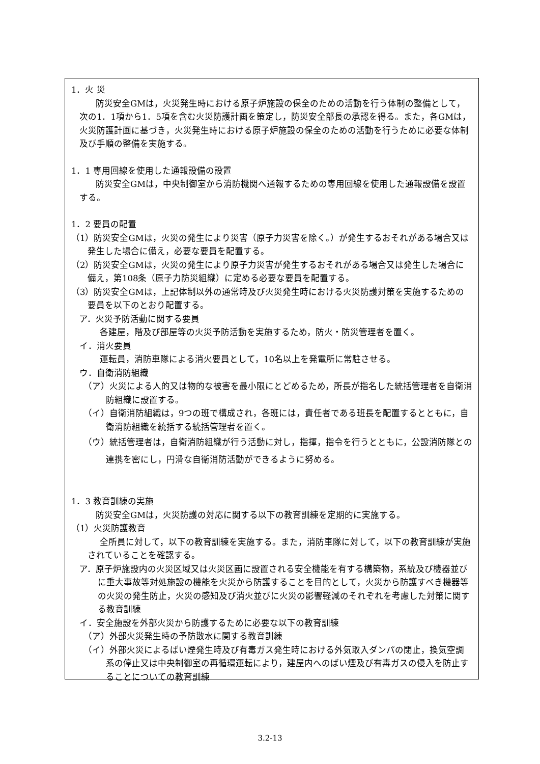1．火 災
防災安全GMは，火災発生時における原子炉施設の保全のための活動を行う体制の整備として，次の1．1項から1．5項を含む火災防護計画を策定し，防災安全部長の承認を得る。また，各GMは，火災防護計画に基づき，火災発生時における原子炉施設の保全のための活動を行うために必要な体制及び手順の整備を実施する。
1．1 専用回線を使用した通報設備の設置
防災安全GMは，中央制御室から消防機関へ通報するための専用回線を使用した通報設備を設置する。
1．2 要員の配置
（1）防災安全GMは，火災の発生により災害（原子力災害を除く。）が発生するおそれがある場合又は発生した場合に備え，必要な要員を配置する。
（2）防災安全GMは，火災の発生により原子力災害が発生するおそれがある場合又は発生した場合に備え，第108条（原子力防災組織）に定める必要な要員を配置する。
（3）防災安全GMは，上記体制以外の通常時及び火災発生時における火災防護対策を実施するための要員を以下のとおり配置する。
ア．火災予防活動に関する要員
各建屋，階及び部屋等の火災予防活動を実施するため，防火・防災管理者を置く。
イ．消火要員
運転員，消防車隊による消火要員として，10名以上を発電所に常駐させる。
ウ．自衛消防組織
（ア）火災による人的又は物的な被害を最小限にとどめるため，所長が指名した統括管理者を自衛消防組織に設置する。
（イ）自衛消防組織は，9つの班で構成され，各班には，責任者である班長を配置するとともに，自衛消防組織を統括する統括管理者を置く。
（ウ）統括管理者は，自衛消防組織が行う活動に対し，指揮，指令を行うとともに，公設消防隊との連携を密にし，円滑な自衛消防活動ができるように努める。
1．3 教育訓練の実施
防災安全GMは，火災防護の対応に関する以下の教育訓練を定期的に実施する。
（1）火災防護教育
全所員に対して，以下の教育訓練を実施する。また，消防車隊に対して，以下の教育訓練が実施されていることを確認する。
ア．原子炉施設内の火災区域又は火災区画に設置される安全機能を有する構築物，系統及び機器並びに重大事故等対処施設の機能を火災から防護することを目的として，火災から防護すべき機器等の火災の発生防止，火災の感知及び消火並びに火災の影響軽減のそれぞれを考慮した対策に関する教育訓練
イ．安全施設を外部火災から防護するために必要な以下の教育訓練
（ア）外部火災発生時の予防散水に関する教育訓練
（イ）外部火災によるばい煙発生時及び有毒ガス発生時における外気取入ダンパの閉止，換気空調系の停止又は中央制御室の再循環運転により，建屋内へのばい煙及び有毒ガスの侵入を防止することについての教育訓練
3.2-13